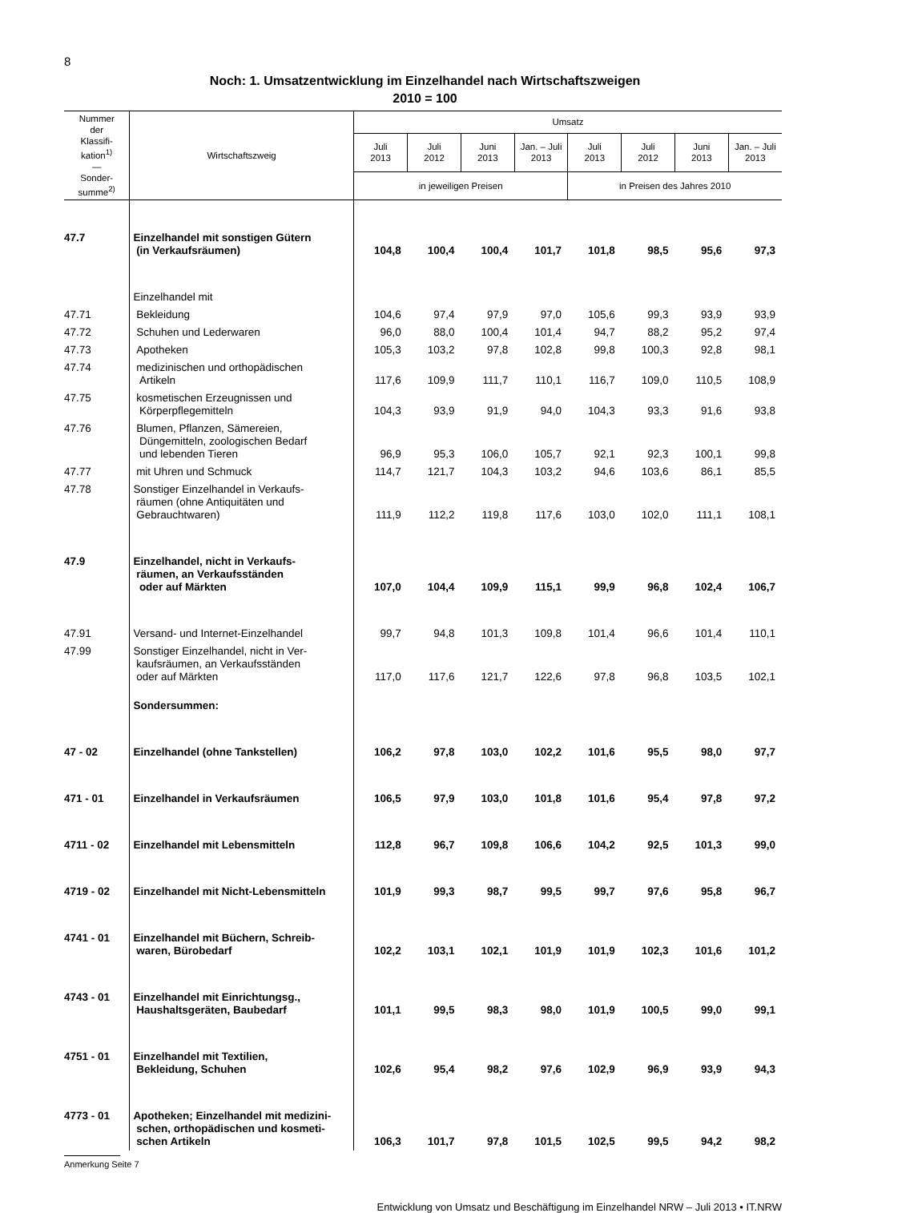8
Noch: 1. Umsatzentwicklung im Einzelhandel nach Wirtschaftszweigen
2010 = 100
| Nummer der Klassifi- kation<sup>1)</sup> — Sonder- summe<sup>2)</sup> | Wirtschaftszweig | Umsatz | | | | | | | |
| --- | --- | --- | --- | --- | --- | --- | --- | --- | --- |
| | | Juli 2013 | Juli 2012 | Juni 2013 | Jan. – Juli 2013 | Juli 2013 | Juli 2012 | Juni 2013 | Jan. – Juli 2013 |
| | | in jeweiligen Preisen | | | | in Preisen des Jahres 2010 | | | |
| 47.7 | Einzelhandel mit sonstigen Gütern (in Verkaufsräumen) | 104,8 | 100,4 | 100,4 | 101,7 | 101,8 | 98,5 | 95,6 | 97,3 |
| | Einzelhandel mit | | | | | | | | |
| 47.71 | Bekleidung | 104,6 | 97,4 | 97,9 | 97,0 | 105,6 | 99,3 | 93,9 | 93,9 |
| 47.72 | Schuhen und Lederwaren | 96,0 | 88,0 | 100,4 | 101,4 | 94,7 | 88,2 | 95,2 | 97,4 |
| 47.73 | Apotheken | 105,3 | 103,2 | 97,8 | 102,8 | 99,8 | 100,3 | 92,8 | 98,1 |
| 47.74 | medizinischen und orthopädischen Artikeln | 117,6 | 109,9 | 111,7 | 110,1 | 116,7 | 109,0 | 110,5 | 108,9 |
| 47.75 | kosmetischen Erzeugnissen und Körperpflegemitteln | 104,3 | 93,9 | 91,9 | 94,0 | 104,3 | 93,3 | 91,6 | 93,8 |
| 47.76 | Blumen, Pflanzen, Sämereien, Düngemitteln, zoologischen Bedarf und lebenden Tieren | 96,9 | 95,3 | 106,0 | 105,7 | 92,1 | 92,3 | 100,1 | 99,8 |
| 47.77 | mit Uhren und Schmuck | 114,7 | 121,7 | 104,3 | 103,2 | 94,6 | 103,6 | 86,1 | 85,5 |
| 47.78 | Sonstiger Einzelhandel in Verkaufs- räumen (ohne Antiquitäten und Gebrauchtwaren) | 111,9 | 112,2 | 119,8 | 117,6 | 103,0 | 102,0 | 111,1 | 108,1 |
| 47.9 | Einzelhandel, nicht in Verkaufs- räumen, an Verkaufsständen oder auf Märkten | 107,0 | 104,4 | 109,9 | 115,1 | 99,9 | 96,8 | 102,4 | 106,7 |
| 47.91 | Versand- und Internet-Einzelhandel | 99,7 | 94,8 | 101,3 | 109,8 | 101,4 | 96,6 | 101,4 | 110,1 |
| 47.99 | Sonstiger Einzelhandel, nicht in Ver- kaufsräumen, an Verkaufsständen oder auf Märkten | 117,0 | 117,6 | 121,7 | 122,6 | 97,8 | 96,8 | 103,5 | 102,1 |
| | Sondersummen: | | | | | | | | |
| 47 - 02 | Einzelhandel (ohne Tankstellen) | 106,2 | 97,8 | 103,0 | 102,2 | 101,6 | 95,5 | 98,0 | 97,7 |
| 471 - 01 | Einzelhandel in Verkaufsräumen | 106,5 | 97,9 | 103,0 | 101,8 | 101,6 | 95,4 | 97,8 | 97,2 |
| 4711 - 02 | Einzelhandel mit Lebensmitteln | 112,8 | 96,7 | 109,8 | 106,6 | 104,2 | 92,5 | 101,3 | 99,0 |
| 4719 - 02 | Einzelhandel mit Nicht-Lebensmitteln | 101,9 | 99,3 | 98,7 | 99,5 | 99,7 | 97,6 | 95,8 | 96,7 |
| 4741 - 01 | Einzelhandel mit Büchern, Schreib- waren, Bürobedarf | 102,2 | 103,1 | 102,1 | 101,9 | 101,9 | 102,3 | 101,6 | 101,2 |
| 4743 - 01 | Einzelhandel mit Einrichtungsg., Haushaltsgeräten, Baubedarf | 101,1 | 99,5 | 98,3 | 98,0 | 101,9 | 100,5 | 99,0 | 99,1 |
| 4751 - 01 | Einzelhandel mit Textilien, Bekleidung, Schuhen | 102,6 | 95,4 | 98,2 | 97,6 | 102,9 | 96,9 | 93,9 | 94,3 |
| 4773 - 01 | Apotheken; Einzelhandel mit medizini- schen, orthopädischen und kosmeti- schen Artikeln | 106,3 | 101,7 | 97,8 | 101,5 | 102,5 | 99,5 | 94,2 | 98,2 |
Anmerkung Seite 7
Entwicklung von Umsatz und Beschäftigung im Einzelhandel NRW – Juli 2013 • IT.NRW